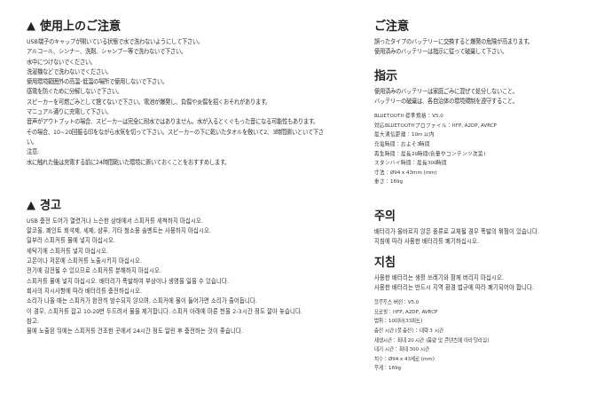▲ 使用上のご注意
USB端子のキャップが開いている状態で水で洗わないようにして下さい。
アルコール、シンナー、洗剤、シャンプー等で洗わないで下さい。
水中につけないでください。
洗濯機などで洗わないでください。
使用環境範囲外の高温･低温の場所で使用しないで下さい。
感電を防ぐために分解しないで下さい。
スピーカーを可燃ごみとして捨てないで下さい。電池が爆発し、負傷や炎傷を招くおそれがあります。
マニュアル通りに充電して下さい。
音声がアウトプットの場合、スピーカーは完全に耐水ではありません。水が入るとくぐもった音になる可能性もあります。
その場合、10~20回振る印をながら水気を切って下さい。スピーカーの下に乾いたタオルを敷いて2、3時間置いといて下さい。
注意:
水に触れた後は充電する前に24時間乾いた環境に置いておくことをおすすめします。
▲ 경고
USB 충전 도어가 열렸거나 느슨한 상태에서 스피커를 세척하지 마십시오.
알코올, 페인트 희석제, 세제, 샴푸, 기타 청소용 솔벤트는 사용하지 마십시오.
일부러 스피커를 물에 넣지 마십시오.
세탁기에 스피커를 넣지 마십시오.
고온이나 저온에 스피커를 노출시키지 마십시오.
전기에 감전될 수 있으므로 스피커를 분해하지 마십시오.
스피커를 불에 넣지 마십시오. 배터리가 폭발하여 부상이나 생명을 잃을 수 있습니다.
회사의 지시사항에 따라 배터리를 충전하십시오.
소리가 나올 때는 스피커가 완전히 방수되지 않으며, 스피커에 물이 들어가면 소리가 줄어듭니다.
이 경우, 스피커를 잡고 10-20번 두드려서 물을 제거합니다. 스피커 아래에 마른 천을 2-3시간 정도 깔아 놓습니다.
참고:
물에 노출된 뒤에는 스피커를 건조한 곳에서 24시간 정도 말린 후 충전하는 것이 좋습니다.
ご注意
誤ったタイプのバッテリーに交換すると爆発の危険が高まります。
使用済みのバッテリーは指示に従って破棄して下さい。
指示
使用済みのバッテリーは家庭ごみに混ぜて処分しないこと。
バッテリーの破棄は、各自治体の環境規制を遵守すること。
BLUETOOTH 標準規格：V5.0
対応BLUETOOTHプロファイル：HFP, A2DP, AVRCP
最大通信距離：10m 以内
充電時間：およそ3時間
再生時間：最長20時間(音量やコンテンツ次第)
スタンバイ時間：最長300時間
寸法：Ø94 x 43mm (mm)
重さ：169g
주의
배터리가 올바르지 않은 종류로 교체될 경우 폭발의 위험이 있습니다.
지침에 따라 사용한 배터리를 폐기하십시오.
지침
사용한 배터리는 생활 쓰레기와 함께 버리지 마십시오.
사용한 배터리는 반드시 지역 환경 법규에 따라 폐기되어야 합니다.
블루투스 버전：V5.0
프로필：HFP, A2DP, AVRCP
범위：10미터(33피트)
충전 시간 (풀 충전)：대략 3 시간
재생시간：최대 20 시간 (음량 및 콘텐츠에 따라 달라짐)
대기 시간：최대 300 시간
치수：Ø94 x 43세로 (mm)
무게：169g